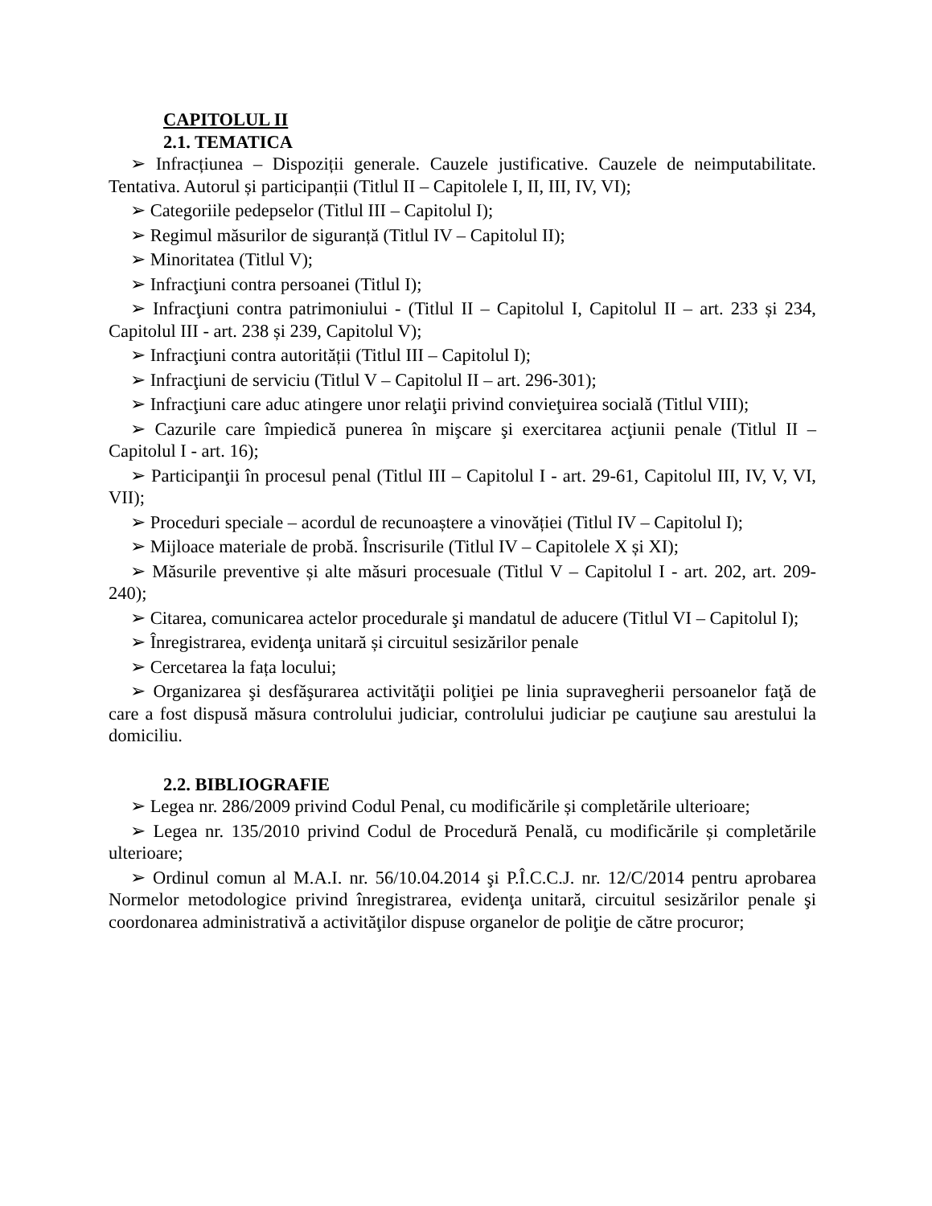CAPITOLUL II
2.1. TEMATICA
➢ Infracțiunea – Dispoziții generale. Cauzele justificative. Cauzele de neimputabilitate. Tentativa. Autorul și participanții (Titlul II – Capitolele I, II, III, IV, VI);
➢ Categoriile pedepselor (Titlul III – Capitolul I);
➢ Regimul măsurilor de siguranță (Titlul IV – Capitolul II);
➢ Minoritatea (Titlul V);
➢ Infracţiuni contra persoanei (Titlul I);
➢ Infracţiuni contra patrimoniului - (Titlul II – Capitolul I, Capitolul II – art. 233 și 234, Capitolul III - art. 238 și 239, Capitolul V);
➢ Infracţiuni contra autorității (Titlul III – Capitolul I);
➢ Infracţiuni de serviciu (Titlul V – Capitolul II – art. 296-301);
➢ Infracţiuni care aduc atingere unor relaţii privind convieţuirea socială (Titlul VIII);
➢ Cazurile care împiedică punerea în mişcare şi exercitarea acţiunii penale (Titlul II – Capitolul I - art. 16);
➢ Participanţii în procesul penal (Titlul III – Capitolul I - art. 29-61, Capitolul III, IV, V, VI, VII);
➢ Proceduri speciale – acordul de recunoaștere a vinovăției (Titlul IV – Capitolul I);
➢ Mijloace materiale de probă. Înscrisurile (Titlul IV – Capitolele X și XI);
➢ Măsurile preventive și alte măsuri procesuale (Titlul V – Capitolul I - art. 202, art. 209-240);
➢ Citarea, comunicarea actelor procedurale şi mandatul de aducere (Titlul VI – Capitolul I);
➢ Înregistrarea, evidenţa unitară și circuitul sesizărilor penale
➢ Cercetarea la fața locului;
➢ Organizarea şi desfăşurarea activităţii poliţiei pe linia supravegherii persoanelor faţă de care a fost dispusă măsura controlului judiciar, controlului judiciar pe cauţiune sau arestului la domiciliu.
2.2. BIBLIOGRAFIE
➢ Legea nr. 286/2009 privind Codul Penal, cu modificările și completările ulterioare;
➢ Legea nr. 135/2010 privind Codul de Procedură Penală, cu modificările și completările ulterioare;
➢ Ordinul comun al M.A.I. nr. 56/10.04.2014 şi P.Î.C.C.J. nr. 12/C/2014 pentru aprobarea Normelor metodologice privind înregistrarea, evidenţa unitară, circuitul sesizărilor penale şi coordonarea administrativă a activităţilor dispuse organelor de poliţie de către procuror;